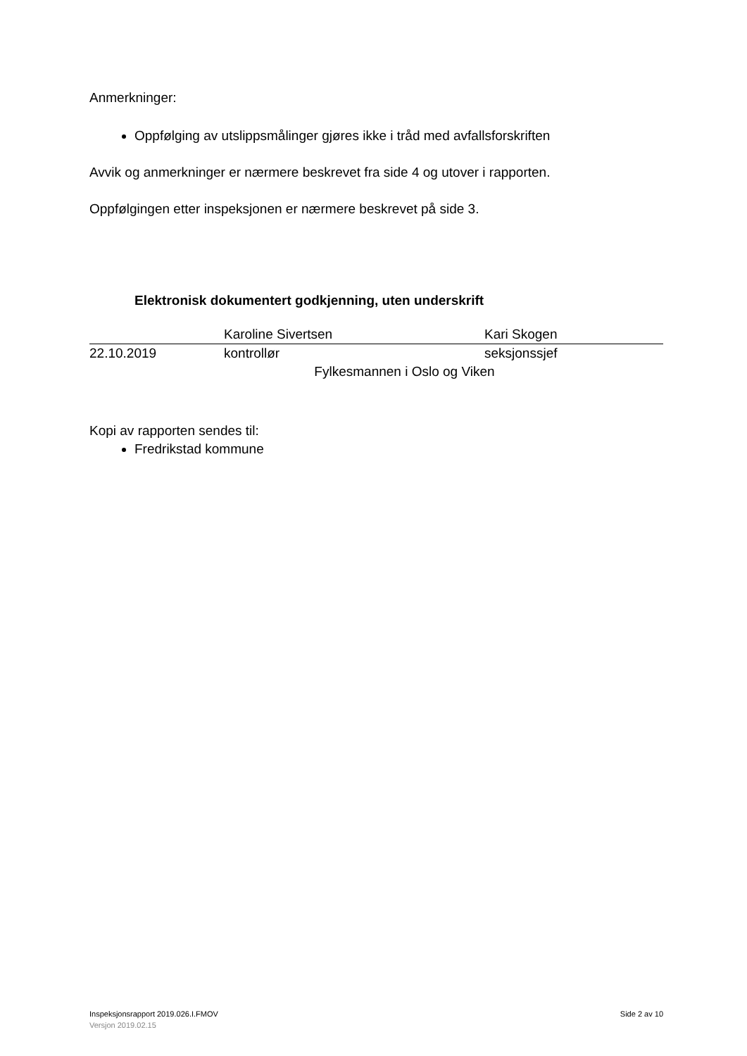Anmerkninger:
Oppfølging av utslippsmålinger gjøres ikke i tråd med avfallsforskriften
Avvik og anmerkninger er nærmere beskrevet fra side 4 og utover i rapporten.
Oppfølgingen etter inspeksjonen er nærmere beskrevet på side 3.
Elektronisk dokumentert godkjenning, uten underskrift
| | Karoline Sivertsen | Kari Skogen |
| 22.10.2019 | kontrollør | seksjonssjef |
| Fylkesmannen i Oslo og Viken | | |
Kopi av rapporten sendes til:
Fredrikstad kommune
Inspeksjonsrapport 2019.026.I.FMOV Side 2 av 10
Versjon 2019.02.15